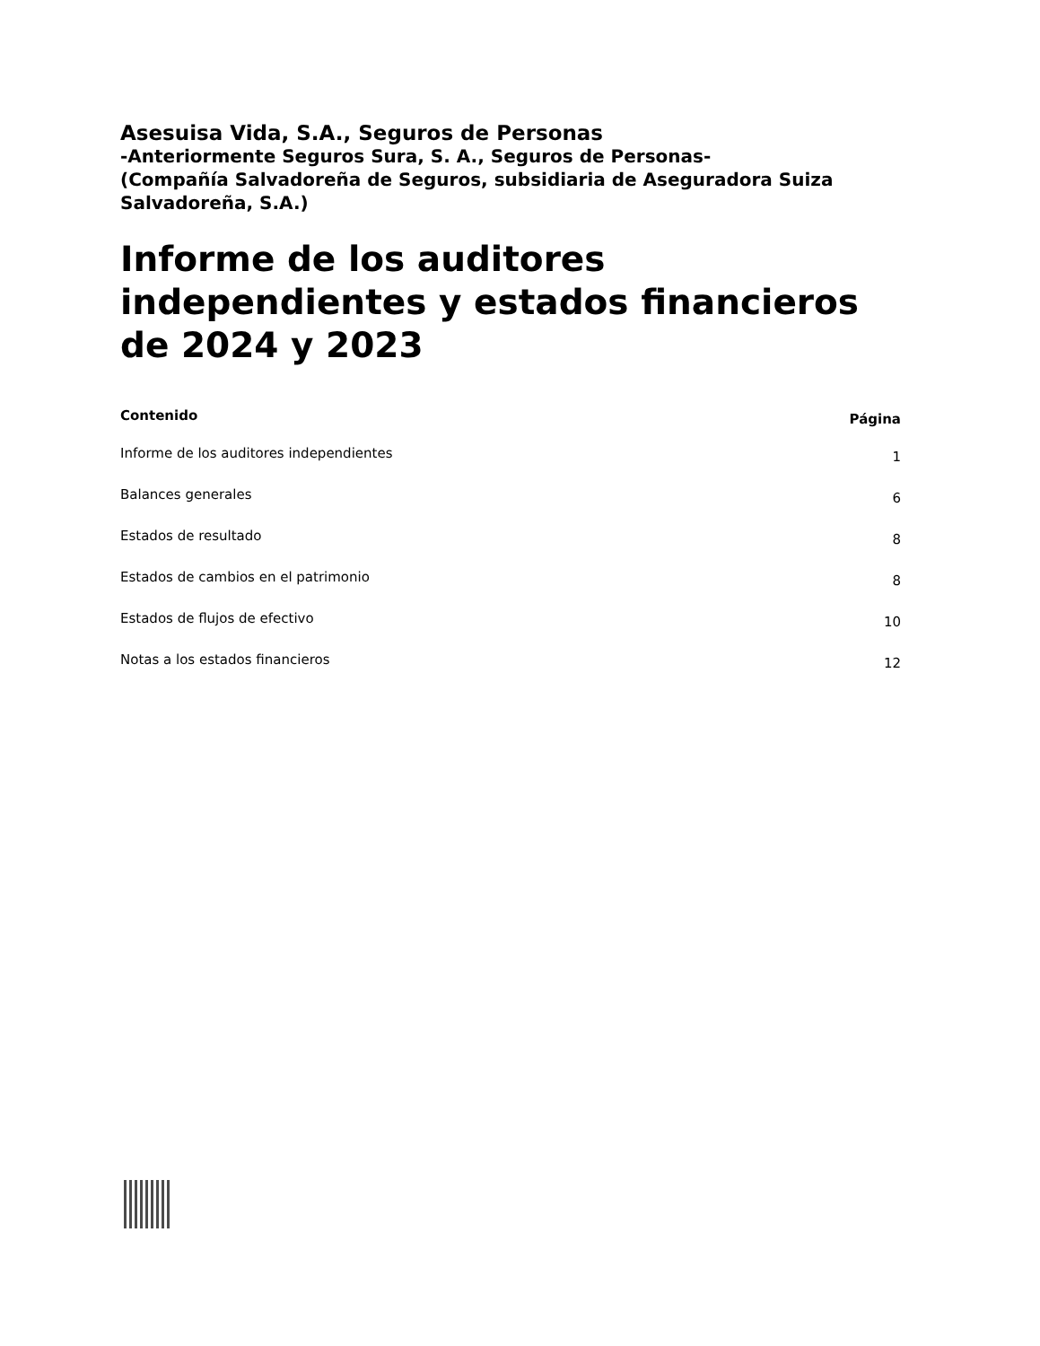Asesuisa Vida, S.A., Seguros de Personas
-Anteriormente Seguros Sura, S. A., Seguros de Personas-
(Compañía Salvadoreña de Seguros, subsidiaria de Aseguradora Suiza Salvadoreña, S.A.)
Informe de los auditores independientes y estados financieros de 2024 y 2023
| Contenido | Página |
| --- | --- |
| Informe de los auditores independientes | 1 |
| Balances generales | 6 |
| Estados de resultado | 8 |
| Estados de cambios en el patrimonio | 8 |
| Estados de flujos de efectivo | 10 |
| Notas a los estados financieros | 12 |